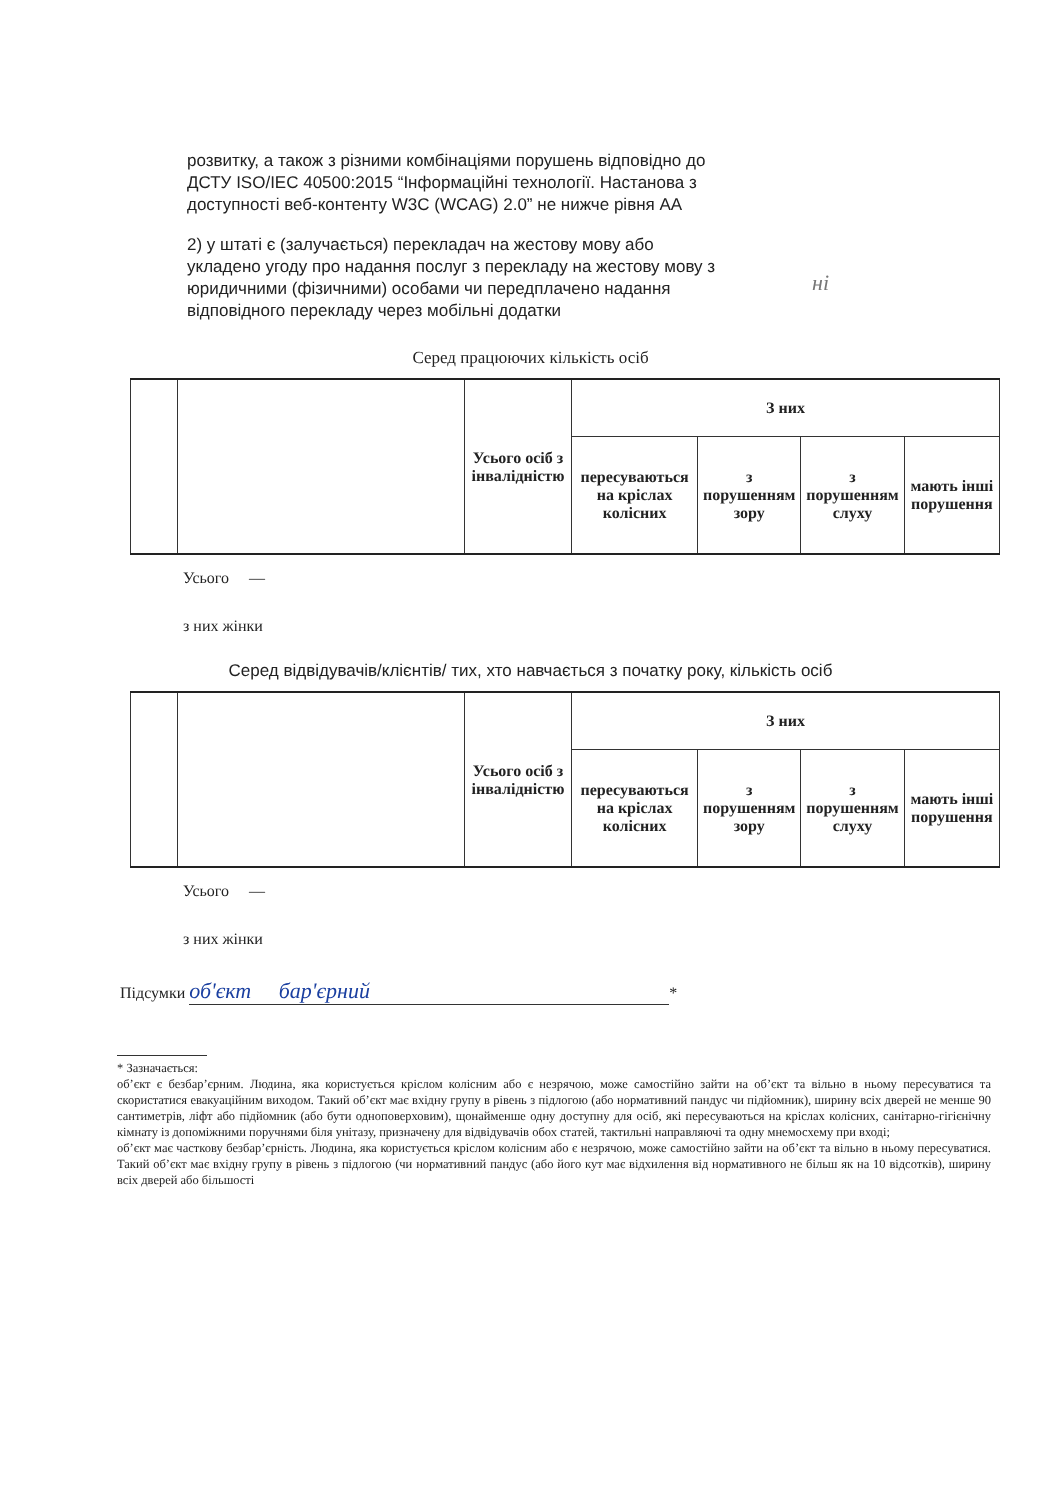розвитку, а також з різними комбінаціями порушень відповідно до ДСТУ ISO/IEC 40500:2015 “Інформаційні технології. Настанова з доступності веб-контенту W3C (WCAG) 2.0” не нижче рівня AA
2) у штаті є (залучається) перекладач на жестову мову або укладено угоду про надання послуг з перекладу на жестову мову з юридичними (фізичними) особами чи передплачено надання відповідного перекладу через мобільні додатки
ні
Серед працюючих кількість осіб
| | | Усього осіб з інвалідністю | З них | | | |
| | | | пересуваються на кріслах колісних | з порушенням зору | з порушенням слуху | мають інші порушення |
Усього —
з них жінки
Серед відвідувачів/клієнтів/ тих, хто навчається з початку року, кількість осіб
| | | Усього осіб з інвалідністю | З них | | | |
| | | | пересуваються на кріслах колісних | з порушенням зору | з порушенням слуху | мають інші порушення |
Усього —
з них жінки
Підсумки об'єкт бар'єрний *
* Зазначається:
об’єкт є безбар’єрним. Людина, яка користується кріслом колісним або є незрячою, може самостійно зайти на об’єкт та вільно в ньому пересуватися та скористатися евакуаційним виходом. Такий об’єкт має вхідну групу в рівень з підлогою (або нормативний пандус чи підйомник), ширину всіх дверей не менше 90 сантиметрів, ліфт або підйомник (або бути одноповерховим), щонайменше одну доступну для осіб, які пересуваються на кріслах колісних, санітарно-гігієнічну кімнату із допоміжними поручнями біля унітазу, призначену для відвідувачів обох статей, тактильні направляючі та одну мнемосхему при вході;
об’єкт має часткову безбар’єрність. Людина, яка користується кріслом колісним або є незрячою, може самостійно зайти на об’єкт та вільно в ньому пересуватися. Такий об’єкт має вхідну групу в рівень з підлогою (чи нормативний пандус (або його кут має відхилення від нормативного не більш як на 10 відсотків), ширину всіх дверей або більшості